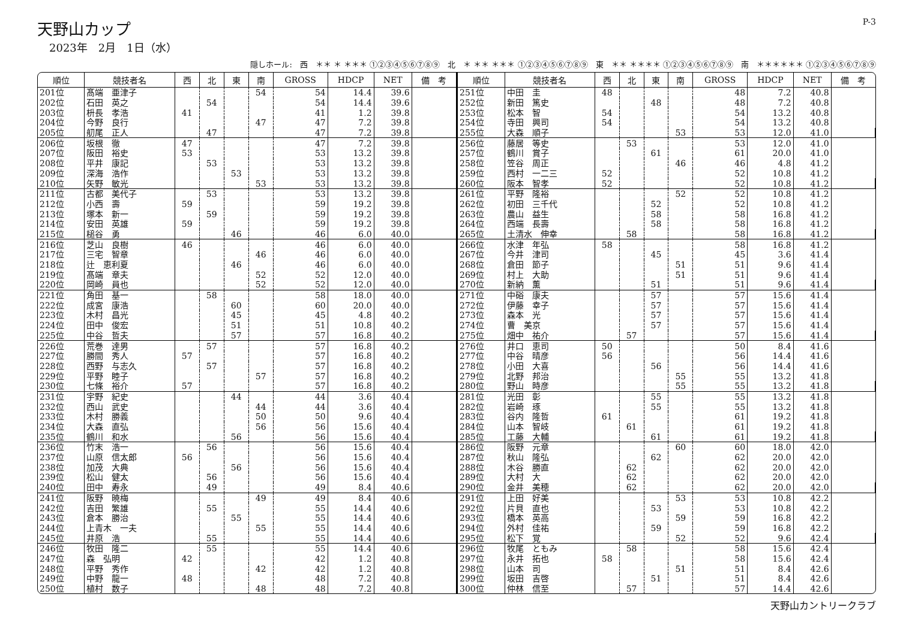天野山カップ
2023年　2月　1日（水）
P-3
隠しホール:　西　＊＊ ＊ ＊＊＊ ①②③④⑤⑥⑦⑧⑨　北　＊ ＊＊ ＊＊＊ ①②③④⑤⑥⑦⑧⑨　東　＊＊ ＊＊＊＊ ①②③④⑤⑥⑦⑧⑨　南　＊＊＊＊＊＊ ①②③④⑤⑥⑦⑧⑨
| 順位 | 競技者名 | 西 | 北 | 東 | 南 | GROSS | HDCP | NET | 備 考 |
| --- | --- | --- | --- | --- | --- | --- | --- | --- | --- |
| 201位 | 髙端 亜津子 | | | | 54 | 54 | 14.4 | 39.6 | |
| 202位 | 石田 英之 | | 54 | | | 54 | 14.4 | 39.6 | |
| 203位 | 枡長 孝浩 | 41 | | | | 41 | 1.2 | 39.8 | |
| 204位 | 今野 良行 | | | | 47 | 47 | 7.2 | 39.8 | |
| 205位 | 舠尾 正人 | | 47 | | | 47 | 7.2 | 39.8 | |
| 206位 | 坂根 徹 | 47 | | | | 47 | 7.2 | 39.8 | |
| 207位 | 阪田 裕史 | 53 | | | | 53 | 13.2 | 39.8 | |
| 208位 | 平井 康記 | | 53 | | | 53 | 13.2 | 39.8 | |
| 209位 | 深海 浩作 | | | 53 | | 53 | 13.2 | 39.8 | |
| 210位 | 矢野 敏光 | | | | 53 | 53 | 13.2 | 39.8 | |
| 211位 | 古都 美代子 | | 53 | | | 53 | 13.2 | 39.8 | |
| 212位 | 小西 壽 | 59 | | | | 59 | 19.2 | 39.8 | |
| 213位 | 塚本 新一 | | 59 | | | 59 | 19.2 | 39.8 | |
| 214位 | 安田 英雄 | 59 | | | | 59 | 19.2 | 39.8 | |
| 215位 | 槌谷 勇 | | | 46 | | 46 | 6.0 | 40.0 | |
| 216位 | 芝山 良樹 | 46 | | | | 46 | 6.0 | 40.0 | |
| 217位 | 三宅 智章 | | | | 46 | 46 | 6.0 | 40.0 | |
| 218位 | 辻 恵利夏 | | | 46 | | 46 | 6.0 | 40.0 | |
| 219位 | 髙端 章夫 | | | | 52 | 52 | 12.0 | 40.0 | |
| 220位 | 岡崎 員也 | | | | 52 | 52 | 12.0 | 40.0 | |
| 221位 | 角田 基一 | | 58 | | | 58 | 18.0 | 40.0 | |
| 222位 | 成宮 康浩 | | | 60 | | 60 | 20.0 | 40.0 | |
| 223位 | 木村 昌光 | | | 45 | | 45 | 4.8 | 40.2 | |
| 224位 | 田中 俊宏 | | | 51 | | 51 | 10.8 | 40.2 | |
| 225位 | 中谷 哲夫 | | | 57 | | 57 | 16.8 | 40.2 | |
| 226位 | 荒巻 達男 | | 57 | | | 57 | 16.8 | 40.2 | |
| 227位 | 勝間 秀人 | 57 | | | | 57 | 16.8 | 40.2 | |
| 228位 | 西野 与志久 | | 57 | | | 57 | 16.8 | 40.2 | |
| 229位 | 平野 睦子 | | | | 57 | 57 | 16.8 | 40.2 | |
| 230位 | 七條 裕介 | 57 | | | | 57 | 16.8 | 40.2 | |
| 231位 | 宇野 紀史 | | | 44 | | 44 | 3.6 | 40.4 | |
| 232位 | 西山 武史 | | | | 44 | 44 | 3.6 | 40.4 | |
| 233位 | 木村 勝義 | | | | 50 | 50 | 9.6 | 40.4 | |
| 234位 | 大森 直弘 | | | | 56 | 56 | 15.6 | 40.4 | |
| 235位 | 鶴川 和水 | | | 56 | | 56 | 15.6 | 40.4 | |
| 236位 | 竹末 浩一 | | 56 | | | 56 | 15.6 | 40.4 | |
| 237位 | 山原 信太郎 | 56 | | | | 56 | 15.6 | 40.4 | |
| 238位 | 加茂 大典 | | | 56 | | 56 | 15.6 | 40.4 | |
| 239位 | 松山 健太 | | 56 | | | 56 | 15.6 | 40.4 | |
| 240位 | 田中 寿永 | | 49 | | | 49 | 8.4 | 40.6 | |
| 241位 | 阪野 暁梅 | | | | 49 | 49 | 8.4 | 40.6 | |
| 242位 | 吉田 繁雄 | | 55 | | | 55 | 14.4 | 40.6 | |
| 243位 | 倉本 勝治 | | | 55 | | 55 | 14.4 | 40.6 | |
| 244位 | 上青木 一夫 | | | | 55 | 55 | 14.4 | 40.6 | |
| 245位 | 井原 浩 | | 55 | | | 55 | 14.4 | 40.6 | |
| 246位 | 牧田 隆二 | | 55 | | | 55 | 14.4 | 40.6 | |
| 247位 | 森 弘明 | 42 | | | | 42 | 1.2 | 40.8 | |
| 248位 | 平野 秀作 | | | | 42 | 42 | 1.2 | 40.8 | |
| 249位 | 中野 龍一 | 48 | | | | 48 | 7.2 | 40.8 | |
| 250位 | 植村 数子 | | | | 48 | 48 | 7.2 | 40.8 | |
| 順位 | 競技者名 | 西 | 北 | 東 | 南 | GROSS | HDCP | NET | 備 考 |
| --- | --- | --- | --- | --- | --- | --- | --- | --- | --- |
| 251位 | 中田 圭 | 48 | | | | 48 | 7.2 | 40.8 | |
| 252位 | 新田 篤史 | | | 48 | | 48 | 7.2 | 40.8 | |
| 253位 | 松本 智 | 54 | | | | 54 | 13.2 | 40.8 | |
| 254位 | 寺田 興司 | 54 | | | | 54 | 13.2 | 40.8 | |
| 255位 | 大森 順子 | | | | 53 | 53 | 12.0 | 41.0 | |
| 256位 | 藤居 等史 | | 53 | | | 53 | 12.0 | 41.0 | |
| 257位 | 鶴川 賞子 | | | 61 | | 61 | 20.0 | 41.0 | |
| 258位 | 笠谷 周正 | | | | 46 | 46 | 4.8 | 41.2 | |
| 259位 | 西村 一二三 | 52 | | | | 52 | 10.8 | 41.2 | |
| 260位 | 阪本 智孝 | 52 | | | | 52 | 10.8 | 41.2 | |
| 261位 | 平野 隆裕 | | | | 52 | 52 | 10.8 | 41.2 | |
| 262位 | 初田 三千代 | | | 52 | | 52 | 10.8 | 41.2 | |
| 263位 | 農山 益生 | | | 58 | | 58 | 16.8 | 41.2 | |
| 264位 | 西端 長壽 | | | 58 | | 58 | 16.8 | 41.2 | |
| 265位 | 土清水 伸幸 | | 58 | | | 58 | 16.8 | 41.2 | |
| 266位 | 水津 年弘 | 58 | | | | 58 | 16.8 | 41.2 | |
| 267位 | 今井 津司 | | | 45 | | 45 | 3.6 | 41.4 | |
| 268位 | 倉田 節子 | | | | 51 | 51 | 9.6 | 41.4 | |
| 269位 | 村上 大助 | | | | 51 | 51 | 9.6 | 41.4 | |
| 270位 | 新納 薫 | | | 51 | | 51 | 9.6 | 41.4 | |
| 271位 | 中硲 康夫 | | | 57 | | 57 | 15.6 | 41.4 | |
| 272位 | 伊藤 幸子 | | | 57 | | 57 | 15.6 | 41.4 | |
| 273位 | 森本 光 | | | 57 | | 57 | 15.6 | 41.4 | |
| 274位 | 曹 美京 | | | 57 | | 57 | 15.6 | 41.4 | |
| 275位 | 畑中 祐介 | | 57 | | | 57 | 15.6 | 41.4 | |
| 276位 | 井口 恵司 | 50 | | | | 50 | 8.4 | 41.6 | |
| 277位 | 中谷 晴彦 | 56 | | | | 56 | 14.4 | 41.6 | |
| 278位 | 小田 大喜 | | | 56 | | 56 | 14.4 | 41.6 | |
| 279位 | 北野 邦治 | | | | 55 | 55 | 13.2 | 41.8 | |
| 280位 | 野山 時彦 | | | | 55 | 55 | 13.2 | 41.8 | |
| 281位 | 光田 彰 | | | 55 | | 55 | 13.2 | 41.8 | |
| 282位 | 岩崎 琢 | | | 55 | | 55 | 13.2 | 41.8 | |
| 283位 | 谷内 隆哲 | 61 | | | | 61 | 19.2 | 41.8 | |
| 284位 | 山本 智岐 | | 61 | | | 61 | 19.2 | 41.8 | |
| 285位 | 工藤 大輔 | | | 61 | | 61 | 19.2 | 41.8 | |
| 286位 | 阪野 元章 | | | | 60 | 60 | 18.0 | 42.0 | |
| 287位 | 秋山 隆弘 | | | 62 | | 62 | 20.0 | 42.0 | |
| 288位 | 木谷 勝直 | | 62 | | | 62 | 20.0 | 42.0 | |
| 289位 | 大村 大 | | 62 | | | 62 | 20.0 | 42.0 | |
| 290位 | 金井 美穂 | | 62 | | | 62 | 20.0 | 42.0 | |
| 291位 | 上田 好美 | | | | 53 | 53 | 10.8 | 42.2 | |
| 292位 | 片貝 直也 | | | 53 | | 53 | 10.8 | 42.2 | |
| 293位 | 橋本 英高 | | | | 59 | 59 | 16.8 | 42.2 | |
| 294位 | 外村 佳祐 | | | 59 | | 59 | 16.8 | 42.2 | |
| 295位 | 松下 覚 | | | | 52 | 52 | 9.6 | 42.4 | |
| 296位 | 牧尾 ともみ | | 58 | | | 58 | 15.6 | 42.4 | |
| 297位 | 永井 拓也 | 58 | | | | 58 | 15.6 | 42.4 | |
| 298位 | 山本 司 | | | | 51 | 51 | 8.4 | 42.6 | |
| 299位 | 坂田 吉啓 | | | 51 | | 51 | 8.4 | 42.6 | |
| 300位 | 仲林 信至 | | 57 | | | 57 | 14.4 | 42.6 | |
天野山カントリークラブ